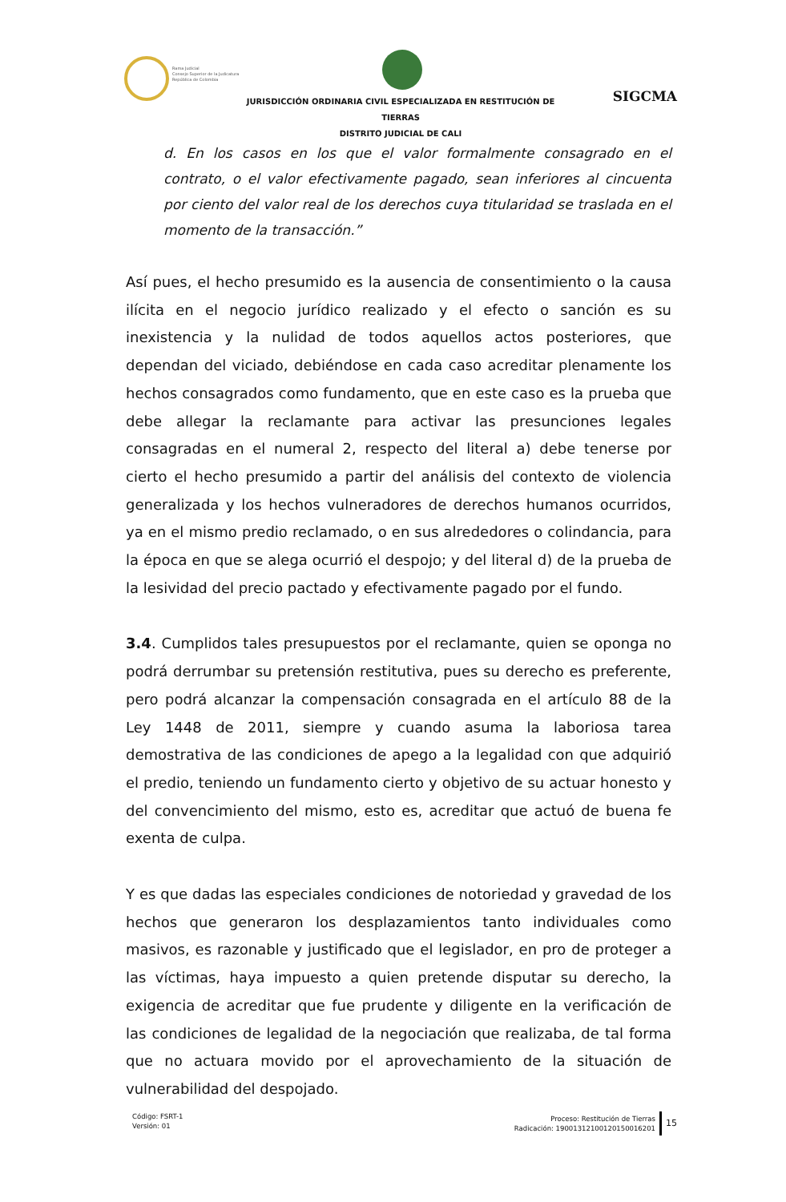Rama Judicial
Consejo Superior de la Judicatura
República de Colombia
JURISDICCIÓN ORDINARIA CIVIL ESPECIALIZADA EN RESTITUCIÓN DE TIERRAS
DISTRITO JUDICIAL DE CALI
SIGCMA
d. En los casos en los que el valor formalmente consagrado en el contrato, o el valor efectivamente pagado, sean inferiores al cincuenta por ciento del valor real de los derechos cuya titularidad se traslada en el momento de la transacción.”
Así pues, el hecho presumido es la ausencia de consentimiento o la causa ilícita en el negocio jurídico realizado y el efecto o sanción es su inexistencia y la nulidad de todos aquellos actos posteriores, que dependan del viciado, debiéndose en cada caso acreditar plenamente los hechos consagrados como fundamento, que en este caso es la prueba que debe allegar la reclamante para activar las presunciones legales consagradas en el numeral 2, respecto del literal a) debe tenerse por cierto el hecho presumido a partir del análisis del contexto de violencia generalizada y los hechos vulneradores de derechos humanos ocurridos, ya en el mismo predio reclamado, o en sus alrededores o colindancia, para la época en que se alega ocurrió el despojo; y del literal d) de la prueba de la lesividad del precio pactado y efectivamente pagado por el fundo.
3.4. Cumplidos tales presupuestos por el reclamante, quien se oponga no podrá derrumbar su pretensión restitutiva, pues su derecho es preferente, pero podrá alcanzar la compensación consagrada en el artículo 88 de la Ley 1448 de 2011, siempre y cuando asuma la laboriosa tarea demostrativa de las condiciones de apego a la legalidad con que adquirió el predio, teniendo un fundamento cierto y objetivo de su actuar honesto y del convencimiento del mismo, esto es, acreditar que actuó de buena fe exenta de culpa.
Y es que dadas las especiales condiciones de notoriedad y gravedad de los hechos que generaron los desplazamientos tanto individuales como masivos, es razonable y justificado que el legislador, en pro de proteger a las víctimas, haya impuesto a quien pretende disputar su derecho, la exigencia de acreditar que fue prudente y diligente en la verificación de las condiciones de legalidad de la negociación que realizaba, de tal forma que no actuara movido por el aprovechamiento de la situación de vulnerabilidad del despojado.
Código: FSRT-1
Versión: 01
Proceso: Restitución de Tierras
Radicación: 19001312100120150016201
15